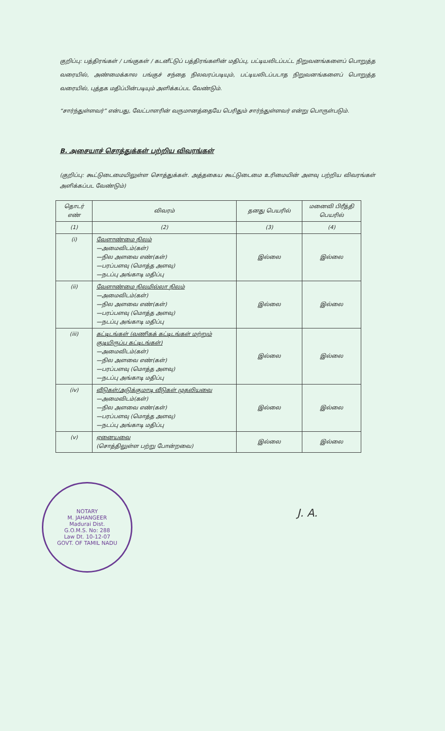குறிப்பு: பத்திரங்கள் / பங்குகள் / கடனீட்டுப் பத்திரங்களின் மதிப்பு, பட்டியலிடப்பட்ட நிறுவனங்களைப் பொறுத்த வரையில், அண்மைக்கால பங்குச் சந்தை நிலவரப்படியும், பட்டியலிடப்படாத நிறுவனங்களைப் பொறுத்த வரையில், புத்தக மதிப்பின்படியும் அளிக்கப்பட வேண்டும்.
“சார்ந்துள்ளவர்” என்பது, வேட்பாளரின் வருமானத்தையே பெரிதும் சார்ந்துள்ளவர் என்று பொருள்படும்.
B. அசையாச் சொத்துக்கள் பற்றிய விவரங்கள்
(குறிப்பு: கூட்டுடைமையிலுள்ள சொத்துக்கள். அத்தகைய கூட்டுடைமை உரிமையின் அளவு பற்றிய விவரங்கள் அளிக்கப்பட வேண்டும்)
| தொடர் எண் | விவரம் | தனது பெயரில் | மனைவி பிரீத்தி பெயரில் |
| --- | --- | --- | --- |
| (1) | (2) | (3) | (4) |
| (i) | வேளாண்மை நிலம் —அமைவிடம்(கள்) —நில அளவை எண்(கள்) —பரப்பளவு (மொத்த அளவு) —நடப்பு அங்காடி மதிப்பு | இல்லை | இல்லை |
| (ii) | வேளாண்மை நிலமில்லா நிலம் —அமைவிடம்(கள்) —நில அளவை எண்(கள்) —பரப்பளவு (மொத்த அளவு) —நடப்பு அங்காடி மதிப்பு | இல்லை | இல்லை |
| (iii) | கட்டிடங்கள் (வணிகக் கட்டிடங்கள் மற்றும் குடியிருப்பு கட்டிடங்கள்) —அமைவிடம்(கள்) —நில அளவை எண்(கள்) —பரப்பளவு (மொத்த அளவு) —நடப்பு அங்காடி மதிப்பு | இல்லை | இல்லை |
| (iv) | வீடுகள்/அடுக்குமாடி வீடுகள் முதலியவை —அமைவிடம்(கள்) —நில அளவை எண்(கள்) —பரப்பளவு (மொத்த அளவு) —நடப்பு அங்காடி மதிப்பு | இல்லை | இல்லை |
| (v) | ஏனையவை (சொத்திலுள்ள பற்று போன்றவை) | இல்லை | இல்லை |
NOTARY
M. JAHANGEER
Madurai Dist.
G.O.M.S. No: 288
Law Dt. 10-12-07
GOVT. OF TAMIL NADU
J. A.